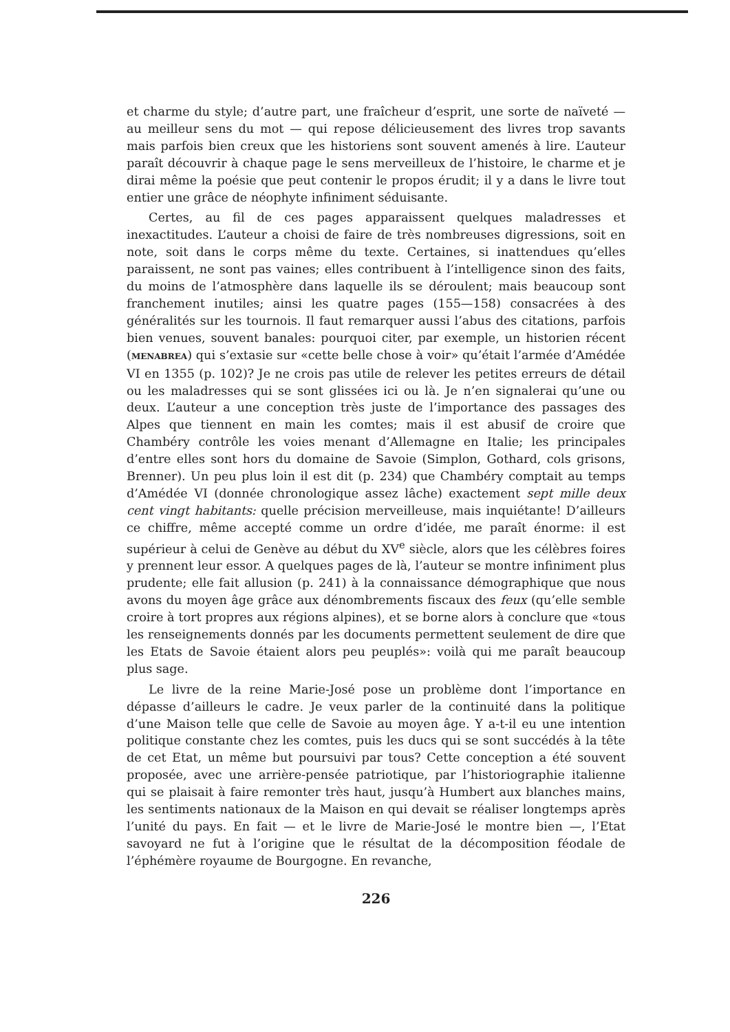et charme du style; d’autre part, une fraîcheur d’esprit, une sorte de naïveté — au meilleur sens du mot — qui repose délicieusement des livres trop savants mais parfois bien creux que les historiens sont souvent amenés à lire. L’auteur paraît découvrir à chaque page le sens merveilleux de l’histoire, le charme et je dirai même la poésie que peut contenir le propos érudit; il y a dans le livre tout entier une grâce de néophyte infiniment séduisante.
Certes, au fil de ces pages apparaissent quelques maladresses et inexactitudes. L’auteur a choisi de faire de très nombreuses digressions, soit en note, soit dans le corps même du texte. Certaines, si inattendues qu’elles paraissent, ne sont pas vaines; elles contribuent à l’intelligence sinon des faits, du moins de l’atmosphère dans laquelle ils se déroulent; mais beaucoup sont franchement inutiles; ainsi les quatre pages (155—158) consacrées à des généralités sur les tournois. Il faut remarquer aussi l’abus des citations, parfois bien venues, souvent banales: pourquoi citer, par exemple, un historien récent (MENABREA) qui s’extasie sur «cette belle chose à voir» qu’était l’armée d’Amédée VI en 1355 (p. 102)? Je ne crois pas utile de relever les petites erreurs de détail ou les maladresses qui se sont glissées ici ou là. Je n’en signalerai qu’une ou deux. L’auteur a une conception très juste de l’importance des passages des Alpes que tiennent en main les comtes; mais il est abusif de croire que Chambéry contrôle les voies menant d’Allemagne en Italie; les principales d’entre elles sont hors du domaine de Savoie (Simplon, Gothard, cols grisons, Brenner). Un peu plus loin il est dit (p. 234) que Chambéry comptait au temps d’Amédée VI (donnée chronologique assez lâche) exactement sept mille deux cent vingt habitants: quelle précision merveilleuse, mais inquiétante! D’ailleurs ce chiffre, même accepté comme un ordre d’idée, me paraît énorme: il est supérieur à celui de Genève au début du XV<sup>e</sup> siècle, alors que les célèbres foires y prennent leur essor. A quelques pages de là, l’auteur se montre infiniment plus prudente; elle fait allusion (p. 241) à la connaissance démographique que nous avons du moyen âge grâce aux dénombrements fiscaux des feux (qu’elle semble croire à tort propres aux régions alpines), et se borne alors à conclure que «tous les renseignements donnés par les documents permettent seulement de dire que les Etats de Savoie étaient alors peu peuplés»: voilà qui me paraît beaucoup plus sage.
Le livre de la reine Marie-José pose un problème dont l’importance en dépasse d’ailleurs le cadre. Je veux parler de la continuité dans la politique d’une Maison telle que celle de Savoie au moyen âge. Y a-t-il eu une intention politique constante chez les comtes, puis les ducs qui se sont succédés à la tête de cet Etat, un même but poursuivi par tous? Cette conception a été souvent proposée, avec une arrière-pensée patriotique, par l’historiographie italienne qui se plaisait à faire remonter très haut, jusqu’à Humbert aux blanches mains, les sentiments nationaux de la Maison en qui devait se réaliser longtemps après l’unité du pays. En fait — et le livre de Marie-José le montre bien —, l’Etat savoyard ne fut à l’origine que le résultat de la décomposition féodale de l’éphémère royaume de Bourgogne. En revanche,
226